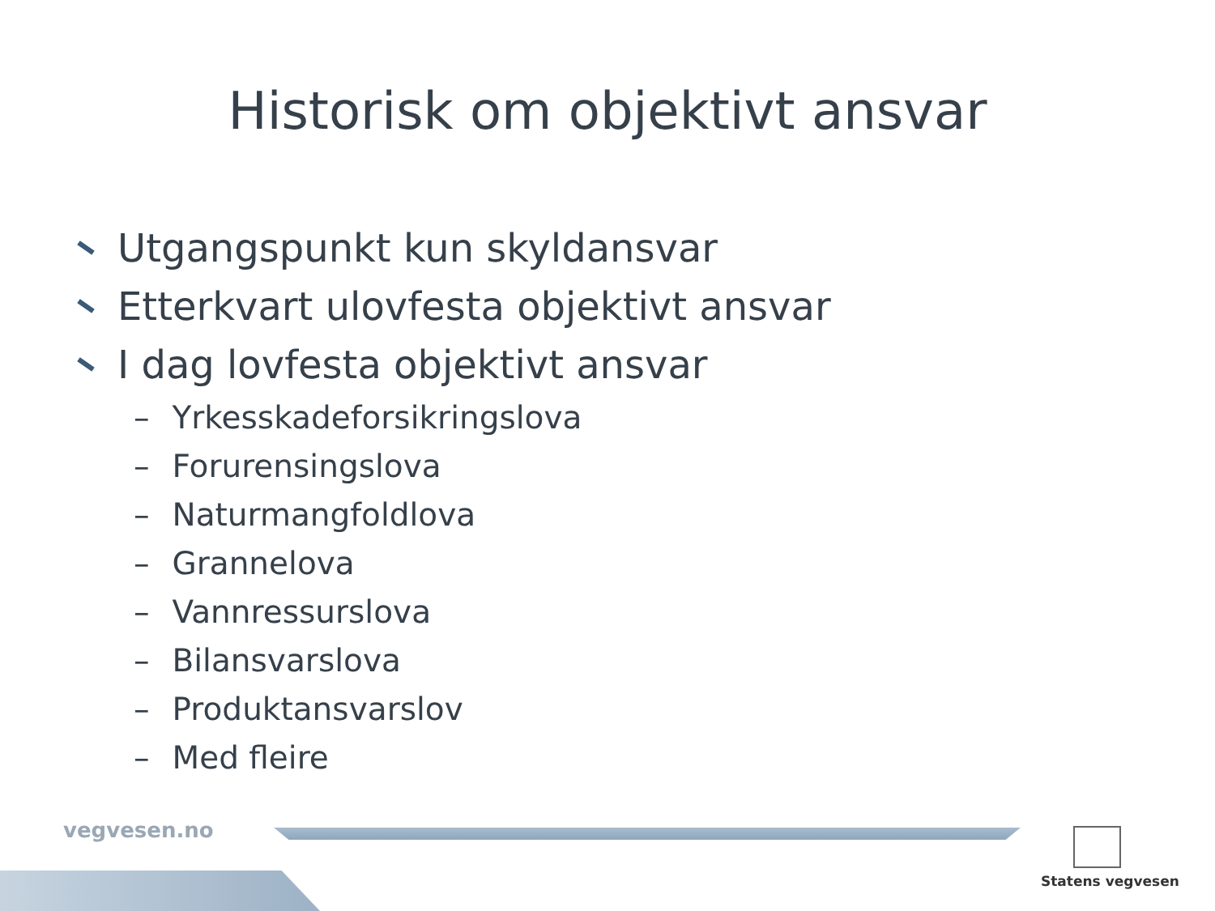Historisk om objektivt ansvar
Utgangspunkt kun skyldansvar
Etterkvart ulovfesta objektivt ansvar
I dag lovfesta objektivt ansvar
– Yrkesskadeforsikringslova
– Forurensingslova
– Naturmangfoldlova
– Grannelova
– Vannressurslova
– Bilansvarslova
– Produktansvarslov
– Med fleire
vegvesen.no
Statens vegvesen